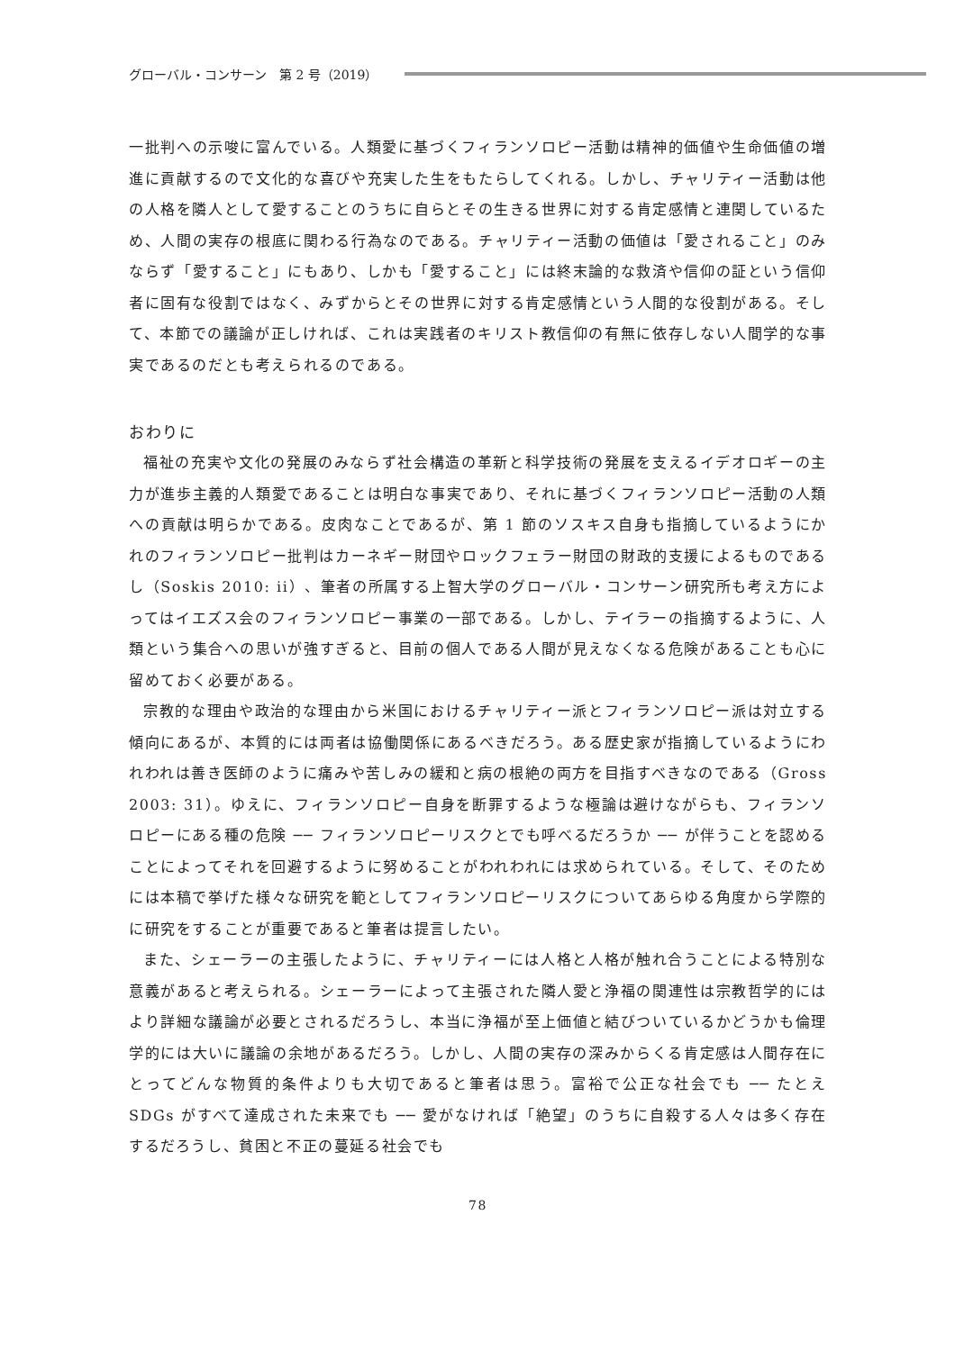グローバル・コンサーン　第 2 号（2019）
一批判への示唆に富んでいる。人類愛に基づくフィランソロピー活動は精神的価値や生命価値の増進に貢献するので文化的な喜びや充実した生をもたらしてくれる。しかし、チャリティー活動は他の人格を隣人として愛することのうちに自らとその生きる世界に対する肯定感情と連関しているため、人間の実存の根底に関わる行為なのである。チャリティー活動の価値は「愛されること」のみならず「愛すること」にもあり、しかも「愛すること」には終末論的な救済や信仰の証という信仰者に固有な役割ではなく、みずからとその世界に対する肯定感情という人間的な役割がある。そして、本節での議論が正しければ、これは実践者のキリスト教信仰の有無に依存しない人間学的な事実であるのだとも考えられるのである。
おわりに
福祉の充実や文化の発展のみならず社会構造の革新と科学技術の発展を支えるイデオロギーの主力が進歩主義的人類愛であることは明白な事実であり、それに基づくフィランソロピー活動の人類への貢献は明らかである。皮肉なことであるが、第 1 節のソスキス自身も指摘しているようにかれのフィランソロピー批判はカーネギー財団やロックフェラー財団の財政的支援によるものであるし（Soskis 2010: ii）、筆者の所属する上智大学のグローバル・コンサーン研究所も考え方によってはイエズス会のフィランソロピー事業の一部である。しかし、テイラーの指摘するように、人類という集合への思いが強すぎると、目前の個人である人間が見えなくなる危険があることも心に留めておく必要がある。
宗教的な理由や政治的な理由から米国におけるチャリティー派とフィランソロピー派は対立する傾向にあるが、本質的には両者は協働関係にあるべきだろう。ある歴史家が指摘しているようにわれわれは善き医師のように痛みや苦しみの緩和と病の根絶の両方を目指すべきなのである（Gross 2003: 31）。ゆえに、フィランソロピー自身を断罪するような極論は避けながらも、フィランソロピーにある種の危険 ── フィランソロピーリスクとでも呼べるだろうか ── が伴うことを認めることによってそれを回避するように努めることがわれわれには求められている。そして、そのためには本稿で挙げた様々な研究を範としてフィランソロピーリスクについてあらゆる角度から学際的に研究をすることが重要であると筆者は提言したい。
また、シェーラーの主張したように、チャリティーには人格と人格が触れ合うことによる特別な意義があると考えられる。シェーラーによって主張された隣人愛と浄福の関連性は宗教哲学的にはより詳細な議論が必要とされるだろうし、本当に浄福が至上価値と結びついているかどうかも倫理学的には大いに議論の余地があるだろう。しかし、人間の実存の深みからくる肯定感は人間存在にとってどんな物質的条件よりも大切であると筆者は思う。富裕で公正な社会でも ── たとえ SDGs がすべて達成された未来でも ── 愛がなければ「絶望」のうちに自殺する人々は多く存在するだろうし、貧困と不正の蔓延る社会でも
78